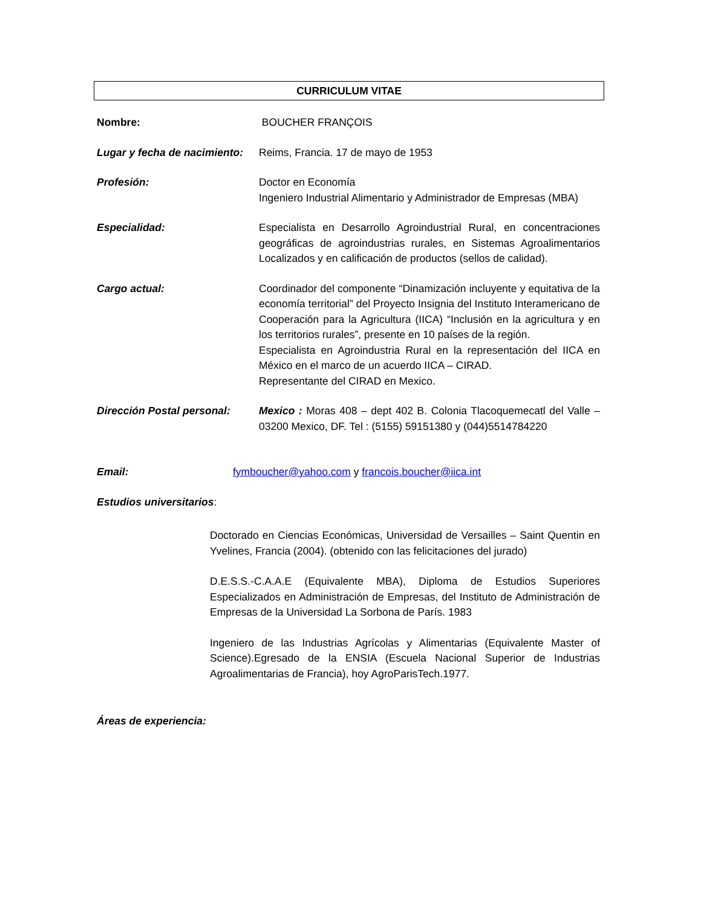CURRICULUM VITAE
Nombre: BOUCHER FRANÇOIS
Lugar y fecha de nacimiento:
Reims, Francia. 17 de mayo de 1953
Profesión: Doctor en Economía
Ingeniero Industrial Alimentario y Administrador de Empresas (MBA)
Especialidad: Especialista en Desarrollo Agroindustrial Rural, en concentraciones geográficas de agroindustrias rurales, en Sistemas Agroalimentarios Localizados y en calificación de productos (sellos de calidad).
Cargo actual: Coordinador del componente “Dinamización incluyente y equitativa de la economía territorial” del Proyecto Insignia del Instituto Interamericano de Cooperación para la Agricultura (IICA) “Inclusión en la agricultura y en los territorios rurales”, presente en 10 países de la región.
Especialista en Agroindustria Rural en la representación del IICA en México en el marco de un acuerdo IICA – CIRAD.
Representante del CIRAD en Mexico.
Dirección Postal personal:
Mexico : Moras 408 – dept 402 B. Colonia Tlacoquemecatl del Valle – 03200 Mexico, DF. Tel : (5155) 59151380 y (044)5514784220
Email: fymboucher@yahoo.com y francois.boucher@iica.int
Estudios universitarios:
Doctorado en Ciencias Económicas, Universidad de Versailles – Saint Quentin en Yvelines, Francia (2004). (obtenido con las felicitaciones del jurado)
D.E.S.S.-C.A.A.E (Equivalente MBA), Diploma de Estudios Superiores Especializados en Administración de Empresas, del Instituto de Administración de Empresas de la Universidad La Sorbona de París. 1983
Ingeniero de las Industrias Agrícolas y Alimentarias (Equivalente Master of Science).Egresado de la ENSIA (Escuela Nacional Superior de Industrias Agroalimentarias de Francia), hoy AgroParisTech.1977.
Áreas de experiencia: